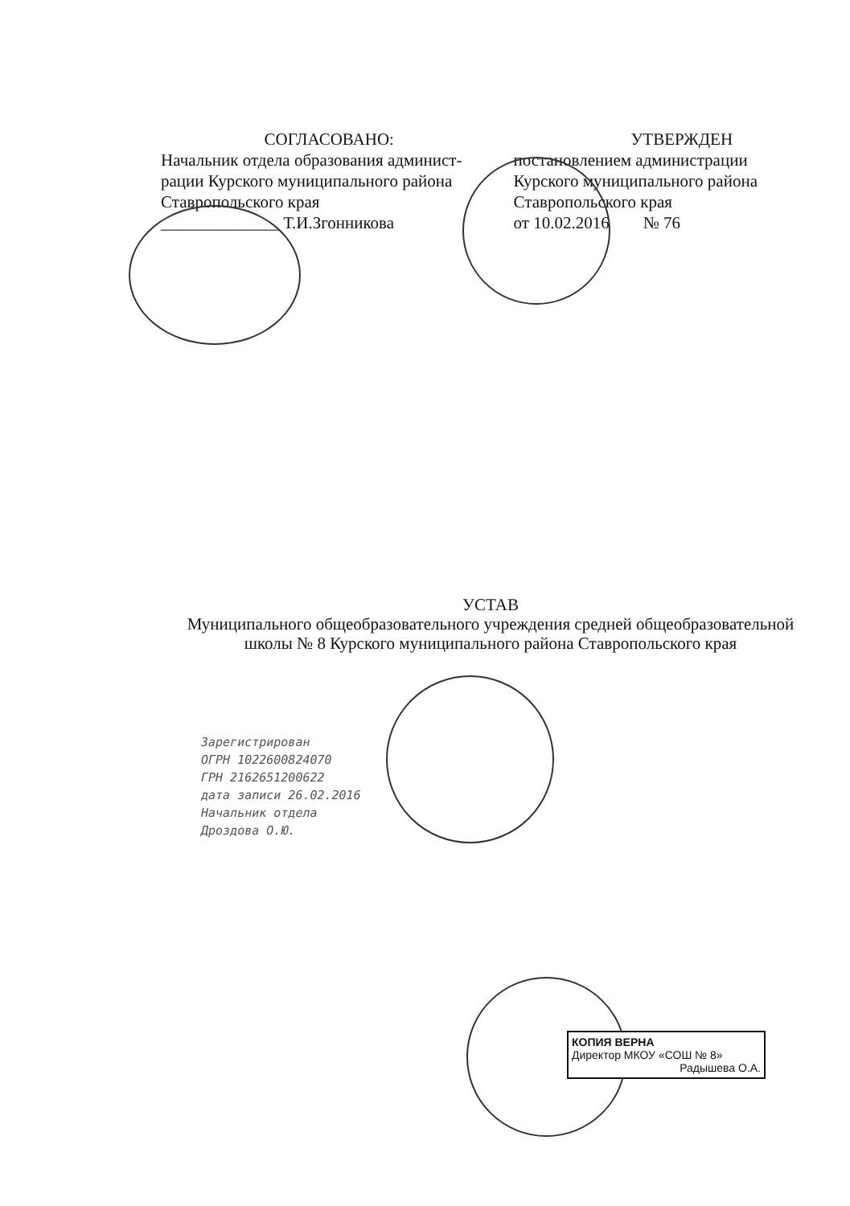СОГЛАСОВАНО:
Начальник отдела образования админист-
рации Курского муниципального района
Ставропольского края
______________ Т.И.Згонникова
УТВЕРЖДЕН
постановлением администрации
Курского муниципального района
Ставропольского края
от 10.02.2016 № 76
УСТАВ
Муниципального общеобразовательного учреждения средней общеобразовательной школы № 8 Курского муниципального района Ставропольского края
Зарегистрирован
ОГРН 1022600824070
ГРН 2162651200622
дата записи 26.02.2016
Начальник отдела
Дроздова О.Ю.
КОПИЯ ВЕРНА
Директор МКОУ «СОШ № 8»
Радышева О.А.